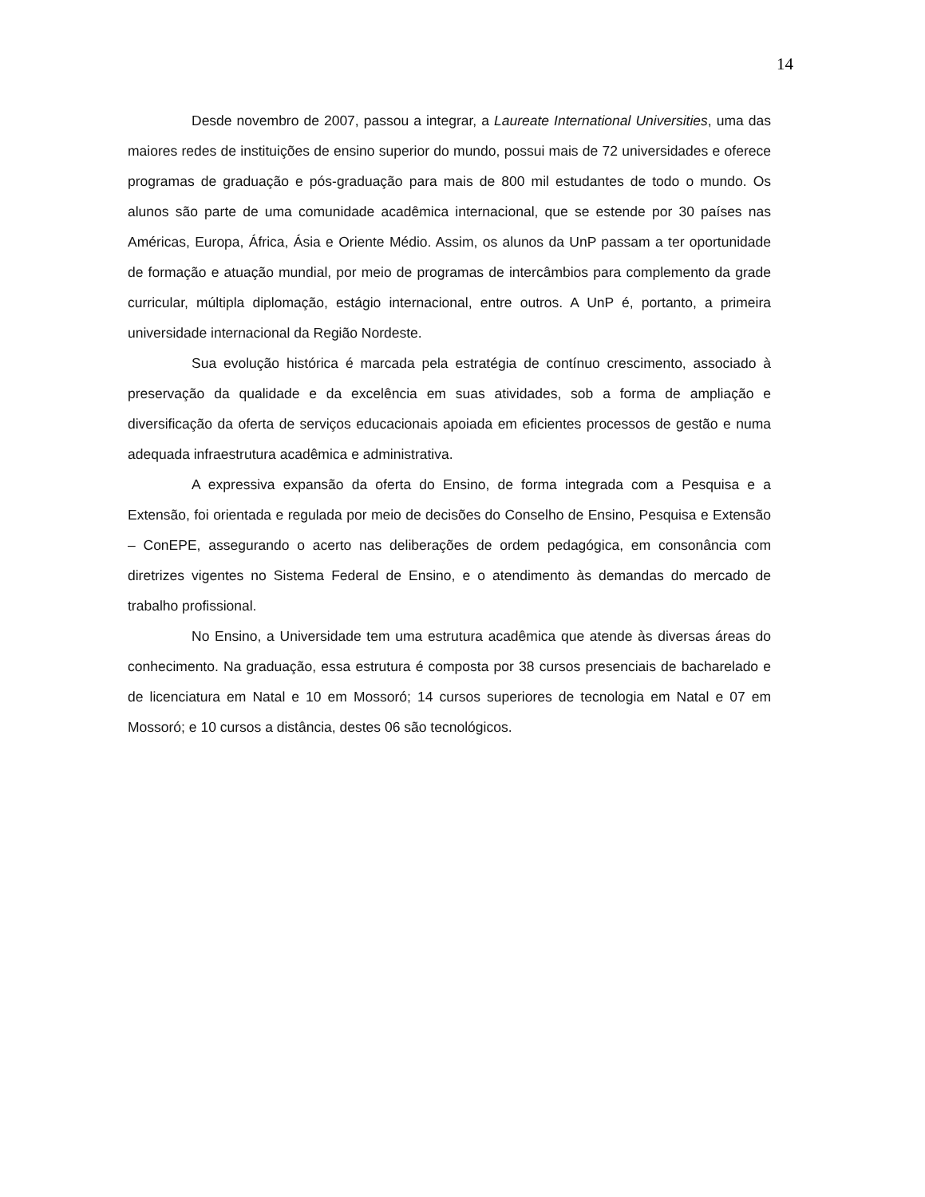14
Desde novembro de 2007, passou a integrar, a Laureate International Universities, uma das maiores redes de instituições de ensino superior do mundo, possui mais de 72 universidades e oferece programas de graduação e pós-graduação para mais de 800 mil estudantes de todo o mundo. Os alunos são parte de uma comunidade acadêmica internacional, que se estende por 30 países nas Américas, Europa, África, Ásia e Oriente Médio. Assim, os alunos da UnP passam a ter oportunidade de formação e atuação mundial, por meio de programas de intercâmbios para complemento da grade curricular, múltipla diplomação, estágio internacional, entre outros. A UnP é, portanto, a primeira universidade internacional da Região Nordeste.
Sua evolução histórica é marcada pela estratégia de contínuo crescimento, associado à preservação da qualidade e da excelência em suas atividades, sob a forma de ampliação e diversificação da oferta de serviços educacionais apoiada em eficientes processos de gestão e numa adequada infraestrutura acadêmica e administrativa.
A expressiva expansão da oferta do Ensino, de forma integrada com a Pesquisa e a Extensão, foi orientada e regulada por meio de decisões do Conselho de Ensino, Pesquisa e Extensão – ConEPE, assegurando o acerto nas deliberações de ordem pedagógica, em consonância com diretrizes vigentes no Sistema Federal de Ensino, e o atendimento às demandas do mercado de trabalho profissional.
No Ensino, a Universidade tem uma estrutura acadêmica que atende às diversas áreas do conhecimento. Na graduação, essa estrutura é composta por 38 cursos presenciais de bacharelado e de licenciatura em Natal e 10 em Mossoró; 14 cursos superiores de tecnologia em Natal e 07 em Mossoró; e 10 cursos a distância, destes 06 são tecnológicos.